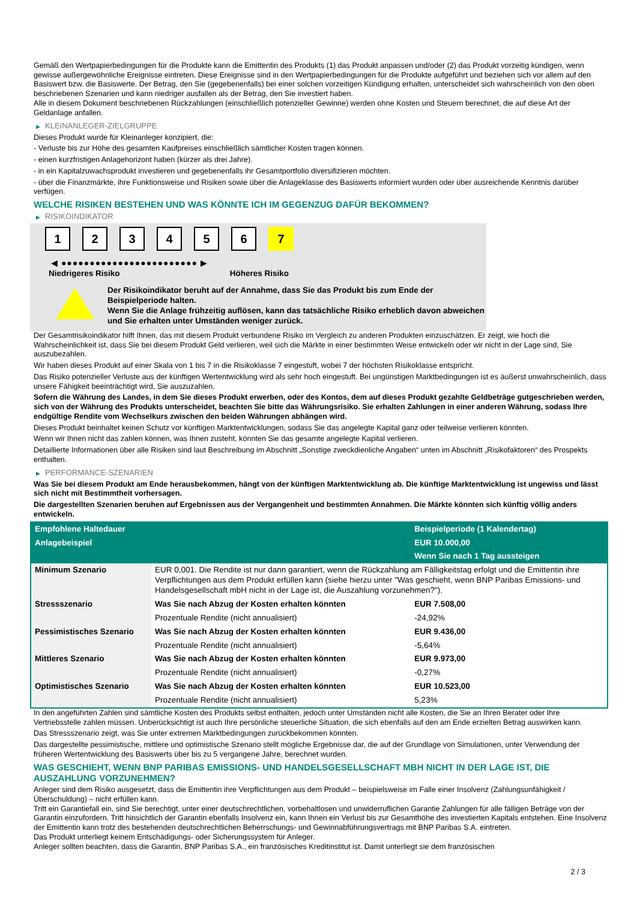Gemäß den Wertpapierbedingungen für die Produkte kann die Emittentin des Produkts (1) das Produkt anpassen und/oder (2) das Produkt vorzeitig kündigen, wenn gewisse außergewöhnliche Ereignisse eintreten. Diese Ereignisse sind in den Wertpapierbedingungen für die Produkte aufgeführt und beziehen sich vor allem auf den Basiswert bzw. die Basiswerte. Der Betrag, den Sie (gegebenenfalls) bei einer solchen vorzeitigen Kündigung erhalten, unterscheidet sich wahrscheinlich von den oben beschriebenen Szenarien und kann niedriger ausfallen als der Betrag, den Sie investiert haben.
Alle in diesem Dokument beschriebenen Rückzahlungen (einschließlich potenzieller Gewinne) werden ohne Kosten und Steuern berechnet, die auf diese Art der Geldanlage anfallen.
▶ KLEINANLEGER-ZIELGRUPPE
Dieses Produkt wurde für Kleinanleger konzipiert, die:
- Verluste bis zur Höhe des gesamten Kaufpreises einschließlich sämtlicher Kosten tragen können.
- einen kurzfristigen Anlagehorizont haben (kürzer als drei Jahre).
- in ein Kapitalzuwachsprodukt investieren und gegebenenfalls ihr Gesamtportfolio diversifizieren möchten.
- über die Finanzmärkte, ihre Funktionsweise und Risiken sowie über die Anlageklasse des Basiswerts informiert wurden oder über ausreichende Kenntnis darüber verfügen.
WELCHE RISIKEN BESTEHEN UND WAS KÖNNTE ICH IM GEGENZUG DAFÜR BEKOMMEN?
▶ RISIKOINDIKATOR
1 2 3 4 5 6 7
◀ ●●●●●●●●●●●●●●●●●●●●●●●● ▶
Niedrigeres Risiko Höheres Risiko
Der Risikoindikator beruht auf der Annahme, dass Sie das Produkt bis zum Ende der Beispielperiode halten.
Wenn Sie die Anlage frühzeitig auflösen, kann das tatsächliche Risiko erheblich davon abweichen und Sie erhalten unter Umständen weniger zurück.
Der Gesamtrisikoindikator hilft Ihnen, das mit diesem Produkt verbundene Risiko im Vergleich zu anderen Produkten einzuschätzen. Er zeigt, wie hoch die Wahrscheinlichkeit ist, dass Sie bei diesem Produkt Geld verlieren, weil sich die Märkte in einer bestimmten Weise entwickeln oder wir nicht in der Lage sind, Sie auszubezahlen.
Wir haben dieses Produkt auf einer Skala von 1 bis 7 in die Risikoklasse 7 eingestuft, wobei 7 der höchsten Risikoklasse entspricht.
Das Risiko potenzieller Verluste aus der künftigen Wertentwicklung wird als sehr hoch eingestuft. Bei ungünstigen Marktbedingungen ist es äußerst unwahrscheinlich, dass unsere Fähigkeit beeinträchtigt wird, Sie auszuzahlen.
Sofern die Währung des Landes, in dem Sie dieses Produkt erwerben, oder des Kontos, dem auf dieses Produkt gezahlte Geldbeträge gutgeschrieben werden, sich von der Währung des Produkts unterscheidet, beachten Sie bitte das Währungsrisiko. Sie erhalten Zahlungen in einer anderen Währung, sodass Ihre endgültige Rendite vom Wechselkurs zwischen den beiden Währungen abhängen wird.
Dieses Produkt beinhaltet keinen Schutz vor künftigen Marktentwicklungen, sodass Sie das angelegte Kapital ganz oder teilweise verlieren könnten.
Wenn wir Ihnen nicht das zahlen können, was Ihnen zusteht, könnten Sie das gesamte angelegte Kapital verlieren.
Detaillierte Informationen über alle Risiken sind laut Beschreibung im Abschnitt „Sonstige zweckdienliche Angaben“ unten im Abschnitt „Risikofaktoren“ des Prospekts enthalten.
▶ PERFORMANCE-SZENARIEN
Was Sie bei diesem Produkt am Ende herausbekommen, hängt von der künftigen Marktentwicklung ab. Die künftige Marktentwicklung ist ungewiss und lässt sich nicht mit Bestimmtheit vorhersagen.
Die dargestellten Szenarien beruhen auf Ergebnissen aus der Vergangenheit und bestimmten Annahmen. Die Märkte könnten sich künftig völlig anders entwickeln.
| Empfohlene Haltedauer | | Beispielperiode (1 Kalendertag) |
| --- | --- | --- |
| Anlagebeispiel | | EUR 10.000,00 |
| | | Wenn Sie nach 1 Tag aussteigen |
| Minimum Szenario | EUR 0,001. Die Rendite ist nur dann garantiert, wenn die Rückzahlung am Fälligkeitstag erfolgt und die Emittentin ihre Verpflichtungen aus dem Produkt erfüllen kann (siehe hierzu unter "Was geschieht, wenn BNP Paribas Emissions- und Handelsgesellschaft mbH nicht in der Lage ist, die Auszahlung vorzunehmen?"). | |
| Stressszenario | Was Sie nach Abzug der Kosten erhalten könnten | EUR 7.508,00 |
| | Prozentuale Rendite (nicht annualisiert) | -24,92% |
| Pessimistisches Szenario | Was Sie nach Abzug der Kosten erhalten könnten | EUR 9.436,00 |
| | Prozentuale Rendite (nicht annualisiert) | -5,64% |
| Mittleres Szenario | Was Sie nach Abzug der Kosten erhalten könnten | EUR 9.973,00 |
| | Prozentuale Rendite (nicht annualisiert) | -0,27% |
| Optimistisches Szenario | Was Sie nach Abzug der Kosten erhalten könnten | EUR 10.523,00 |
| | Prozentuale Rendite (nicht annualisiert) | 5,23% |
In den angeführten Zahlen sind sämtliche Kosten des Produkts selbst enthalten, jedoch unter Umständen nicht alle Kosten, die Sie an Ihren Berater oder Ihre Vertriebsstelle zahlen müssen. Unberücksichtigt ist auch Ihre persönliche steuerliche Situation, die sich ebenfalls auf den am Ende erzielten Betrag auswirken kann.
Das Stressszenario zeigt, was Sie unter extremen Marktbedingungen zurückbekommen könnten.
Das dargestellte pessimistische, mittlere und optimistische Szenario stellt mögliche Ergebnisse dar, die auf der Grundlage von Simulationen, unter Verwendung der früheren Wertentwicklung des Basiswerts über bis zu 5 vergangene Jahre, berechnet wurden.
WAS GESCHIEHT, WENN BNP PARIBAS EMISSIONS- UND HANDELSGESELLSCHAFT MBH NICHT IN DER LAGE IST, DIE AUSZAHLUNG VORZUNEHMEN?
Anleger sind dem Risiko ausgesetzt, dass die Emittentin ihre Verpflichtungen aus dem Produkt – beispielsweise im Falle einer Insolvenz (Zahlungsunfähigkeit / Überschuldung) – nicht erfüllen kann.
Tritt ein Garantiefall ein, sind Sie berechtigt, unter einer deutschrechtlichen, vorbehaltlosen und unwiderruflichen Garantie Zahlungen für alle fälligen Beträge von der Garantin einzufordern. Tritt hinsichtlich der Garantin ebenfalls Insolvenz ein, kann Ihnen ein Verlust bis zur Gesamthöhe des investierten Kapitals entstehen. Eine Insolvenz der Emittentin kann trotz des bestehenden deutschrechtlichen Beherrschungs- und Gewinnabführungsvertrags mit BNP Paribas S.A. eintreten.
Das Produkt unterliegt keinem Entschädigungs- oder Sicherungssystem für Anleger.
Anleger sollten beachten, dass die Garantin, BNP Paribas S.A., ein französisches Kreditinstitut ist. Damit unterliegt sie dem französischen
2 / 3